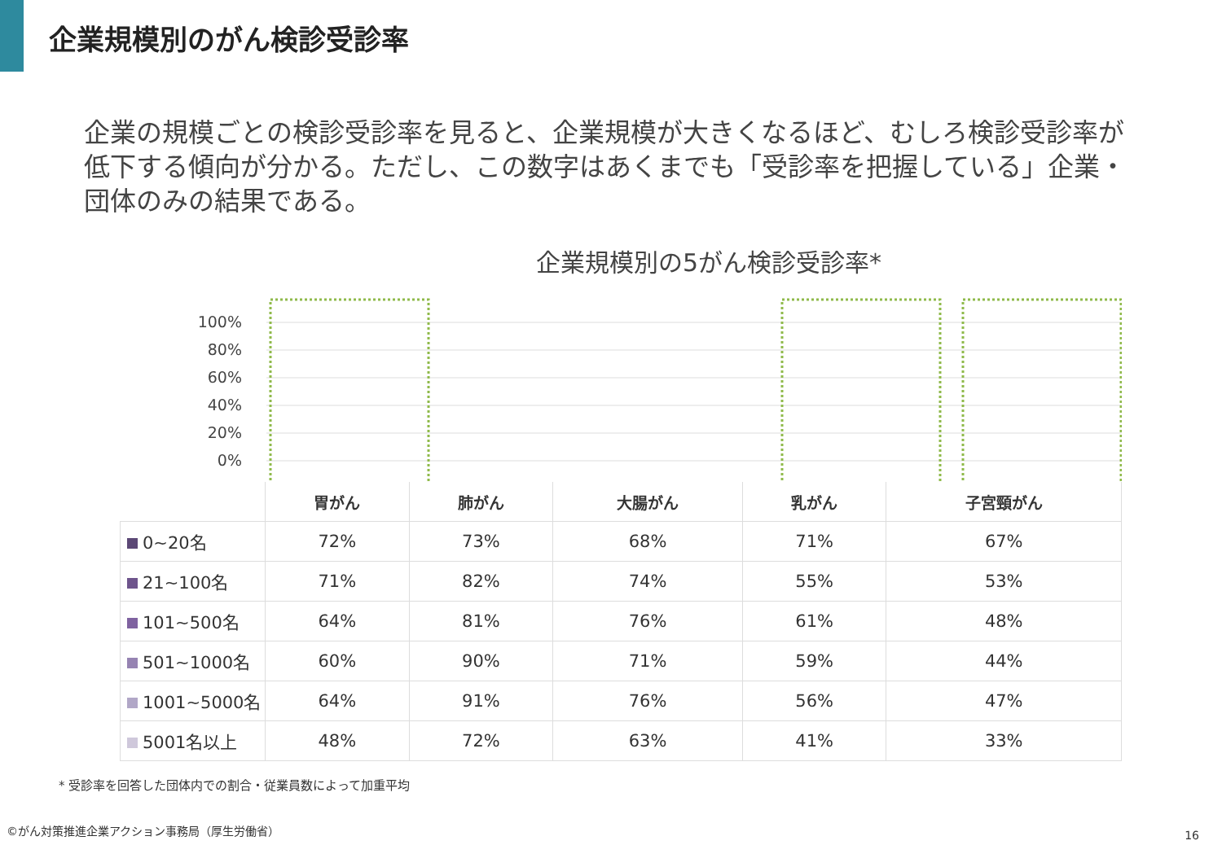企業規模別のがん検診受診率
企業の規模ごとの検診受診率を見ると、企業規模が大きくなるほど、むしろ検診受診率が低下する傾向が分かる。ただし、この数字はあくまでも「受診率を把握している」企業・団体のみの結果である。
企業規模別の5がん検診受診率*
100%
80%
60%
40%
20%
0%
| | 胃がん | 肺がん | 大腸がん | 乳がん | 子宮頸がん |
| --- | --- | --- | --- | --- | --- |
| 0~20名 | 72% | 73% | 68% | 71% | 67% |
| 21~100名 | 71% | 82% | 74% | 55% | 53% |
| 101~500名 | 64% | 81% | 76% | 61% | 48% |
| 501~1000名 | 60% | 90% | 71% | 59% | 44% |
| 1001~5000名 | 64% | 91% | 76% | 56% | 47% |
| 5001名以上 | 48% | 72% | 63% | 41% | 33% |
* 受診率を回答した団体内での割合・従業員数によって加重平均
©がん対策推進企業アクション事務局（厚生労働省）
16